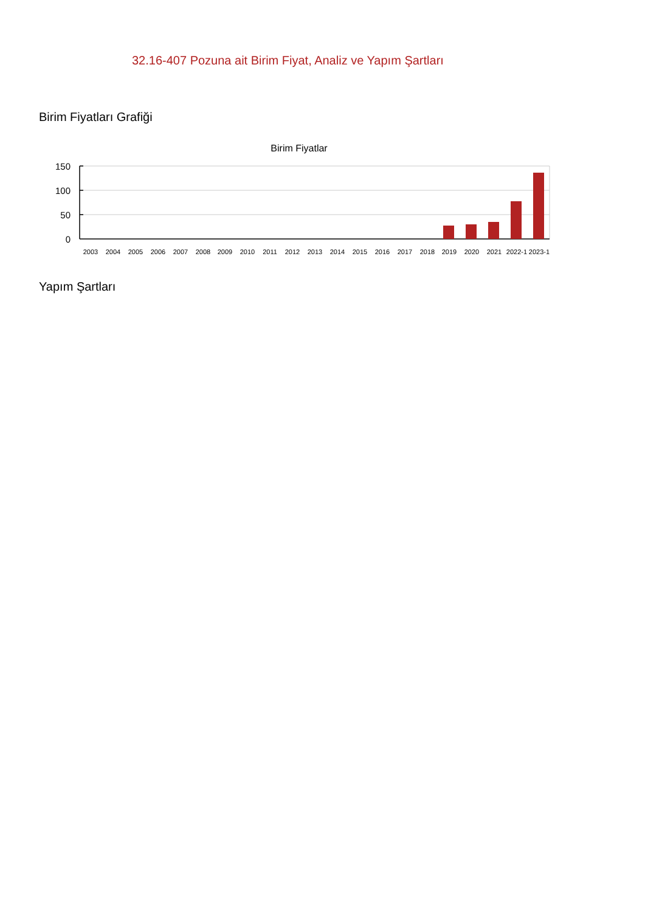32.16-407 Pozuna ait Birim Fiyat, Analiz ve Yapım Şartları
Birim Fiyatları Grafiği
Birim Fiyatlar
150
100
50
0
2003
2004
2005
2006
2007
2008
2009
2010
2011
2012
2013
2014
2015
2016
2017
2018
2019
2020
2021
2022-1
2023-1
Yapım Şartları